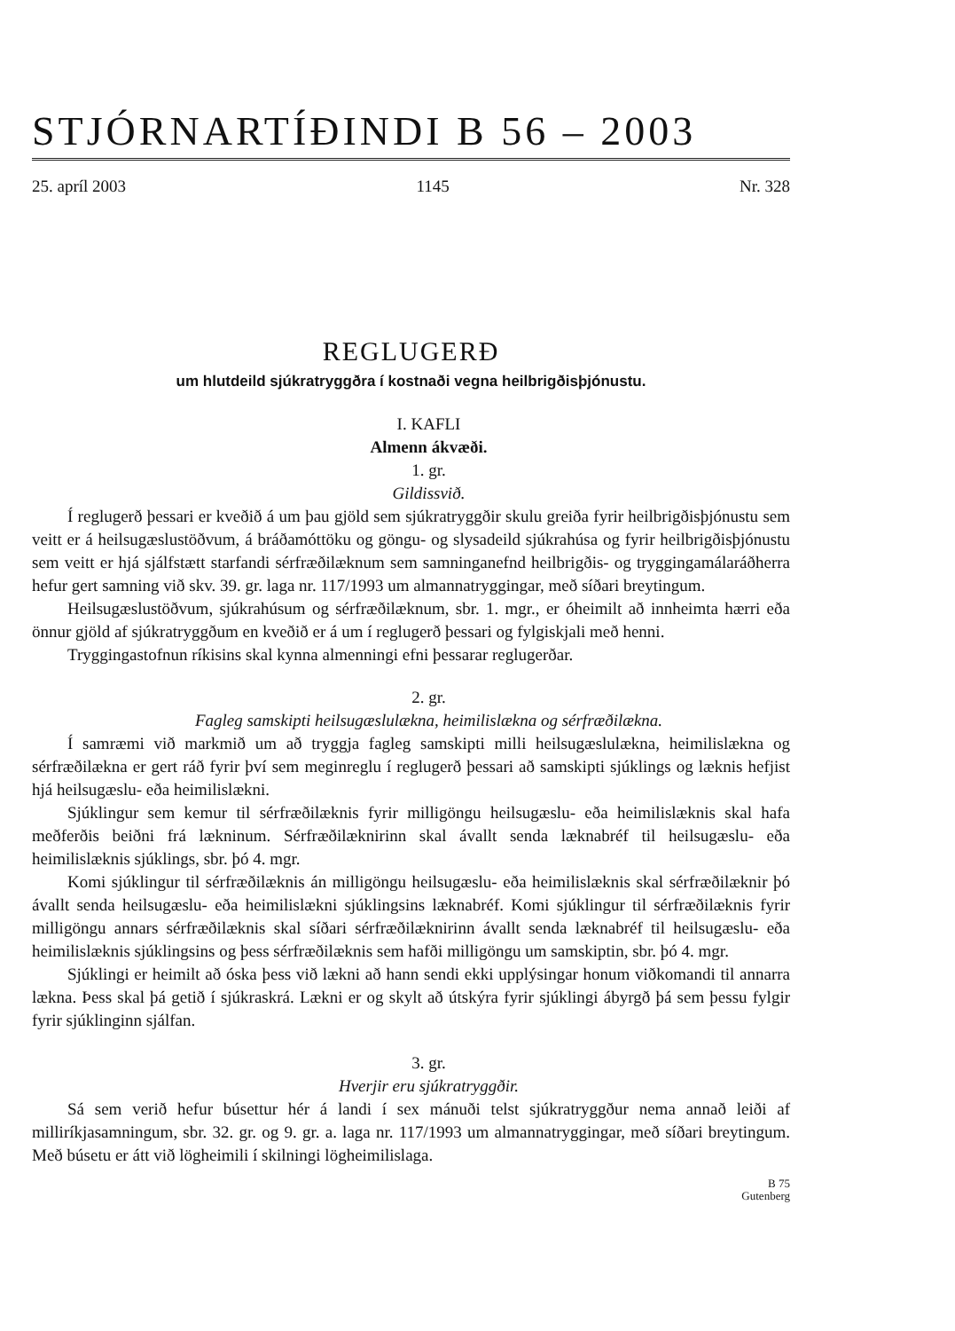STJÓRNARTÍÐINDI B 56 – 2003
25. apríl 2003 1145 Nr. 328
REGLUGERÐ
um hlutdeild sjúkratryggðra í kostnaði vegna heilbrigðisþjónustu.
I. KAFLI
Almenn ákvæði.
1. gr.
Gildissvið.
Í reglugerð þessari er kveðið á um þau gjöld sem sjúkratryggðir skulu greiða fyrir heilbrigðisþjónustu sem veitt er á heilsugæslustöðvum, á bráðamóttöku og göngu- og slysadeild sjúkrahúsa og fyrir heilbrigðisþjónustu sem veitt er hjá sjálfstætt starfandi sérfræðilæknum sem samninganefnd heilbrigðis- og tryggingamálaráðherra hefur gert samning við skv. 39. gr. laga nr. 117/1993 um almannatryggingar, með síðari breytingum.
Heilsugæslustöðvum, sjúkrahúsum og sérfræðilæknum, sbr. 1. mgr., er óheimilt að innheimta hærri eða önnur gjöld af sjúkratryggðum en kveðið er á um í reglugerð þessari og fylgiskjali með henni.
Tryggingastofnun ríkisins skal kynna almenningi efni þessarar reglugerðar.
2. gr.
Fagleg samskipti heilsugæslulækna, heimilislækna og sérfræðilækna.
Í samræmi við markmið um að tryggja fagleg samskipti milli heilsugæslulækna, heimilislækna og sérfræðilækna er gert ráð fyrir því sem meginreglu í reglugerð þessari að samskipti sjúklings og læknis hefjist hjá heilsugæslu- eða heimilislækni.
Sjúklingur sem kemur til sérfræðilæknis fyrir milligöngu heilsugæslu- eða heimilislæknis skal hafa meðferðis beiðni frá lækninum. Sérfræðilæknirinn skal ávallt senda læknabréf til heilsugæslu- eða heimilislæknis sjúklings, sbr. þó 4. mgr.
Komi sjúklingur til sérfræðilæknis án milligöngu heilsugæslu- eða heimilislæknis skal sérfræðilæknir þó ávallt senda heilsugæslu- eða heimilislækni sjúklingsins læknabréf. Komi sjúklingur til sérfræðilæknis fyrir milligöngu annars sérfræðilæknis skal síðari sérfræðilæknirinn ávallt senda læknabréf til heilsugæslu- eða heimilislæknis sjúklingsins og þess sérfræðilæknis sem hafði milligöngu um samskiptin, sbr. þó 4. mgr.
Sjúklingi er heimilt að óska þess við lækni að hann sendi ekki upplýsingar honum viðkomandi til annarra lækna. Þess skal þá getið í sjúkraskrá. Lækni er og skylt að útskýra fyrir sjúklingi ábyrgð þá sem þessu fylgir fyrir sjúklinginn sjálfan.
3. gr.
Hverjir eru sjúkratryggðir.
Sá sem verið hefur búsettur hér á landi í sex mánuði telst sjúkratryggður nema annað leiði af milliríkjasamningum, sbr. 32. gr. og 9. gr. a. laga nr. 117/1993 um almannatryggingar, með síðari breytingum. Með búsetu er átt við lögheimili í skilningi lögheimilislaga.
B 75
Gutenberg